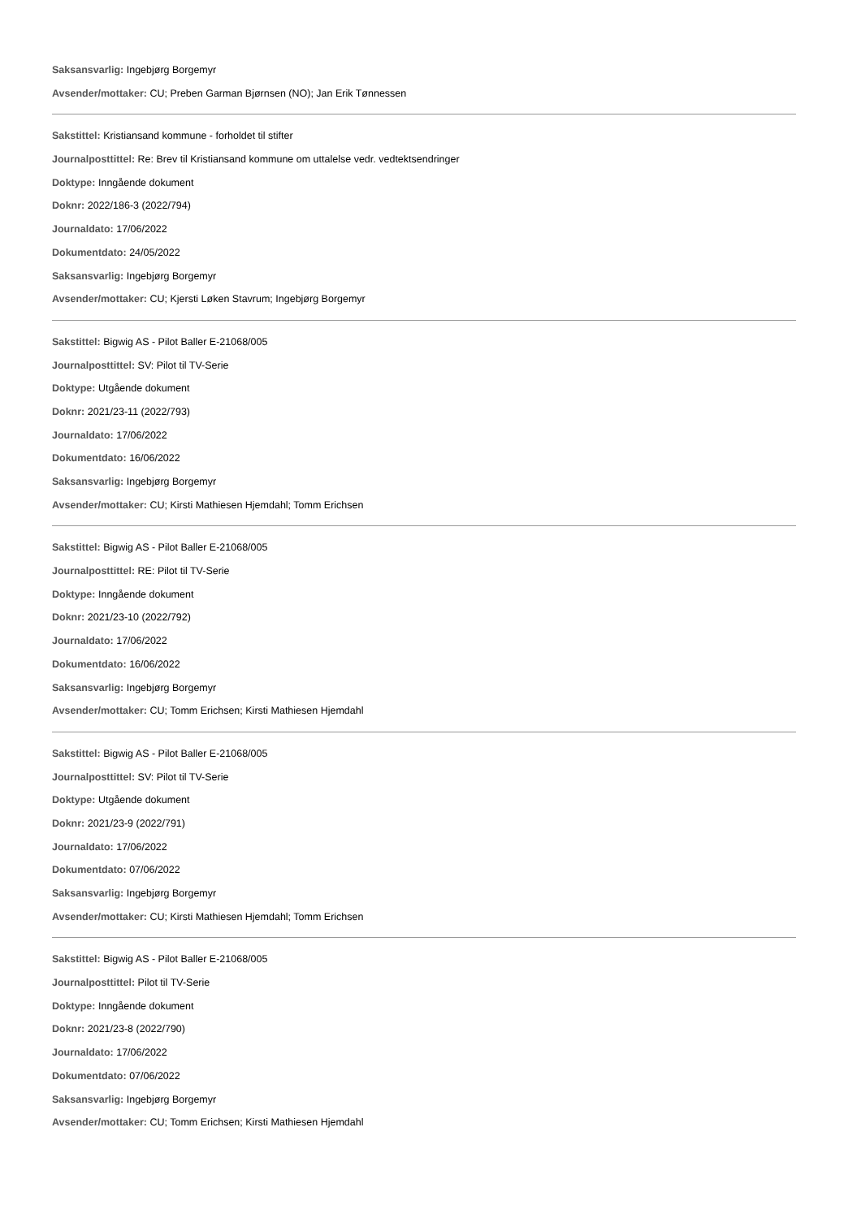Saksansvarlig: Ingebjørg Borgemyr
Avsender/mottaker: CU; Preben Garman Bjørnsen (NO); Jan Erik Tønnessen
Sakstittel: Kristiansand kommune - forholdet til stifter
Journalposttittel: Re: Brev til Kristiansand kommune om uttalelse vedr. vedtektsendringer
Doktype: Inngående dokument
Doknr: 2022/186-3 (2022/794)
Journaldato: 17/06/2022
Dokumentdato: 24/05/2022
Saksansvarlig: Ingebjørg Borgemyr
Avsender/mottaker: CU; Kjersti Løken Stavrum; Ingebjørg Borgemyr
Sakstittel: Bigwig AS - Pilot Baller E-21068/005
Journalposttittel: SV: Pilot til TV-Serie
Doktype: Utgående dokument
Doknr: 2021/23-11 (2022/793)
Journaldato: 17/06/2022
Dokumentdato: 16/06/2022
Saksansvarlig: Ingebjørg Borgemyr
Avsender/mottaker: CU; Kirsti Mathiesen Hjemdahl; Tomm Erichsen
Sakstittel: Bigwig AS - Pilot Baller E-21068/005
Journalposttittel: RE: Pilot til TV-Serie
Doktype: Inngående dokument
Doknr: 2021/23-10 (2022/792)
Journaldato: 17/06/2022
Dokumentdato: 16/06/2022
Saksansvarlig: Ingebjørg Borgemyr
Avsender/mottaker: CU; Tomm Erichsen; Kirsti Mathiesen Hjemdahl
Sakstittel: Bigwig AS - Pilot Baller E-21068/005
Journalposttittel: SV: Pilot til TV-Serie
Doktype: Utgående dokument
Doknr: 2021/23-9 (2022/791)
Journaldato: 17/06/2022
Dokumentdato: 07/06/2022
Saksansvarlig: Ingebjørg Borgemyr
Avsender/mottaker: CU; Kirsti Mathiesen Hjemdahl; Tomm Erichsen
Sakstittel: Bigwig AS - Pilot Baller E-21068/005
Journalposttittel: Pilot til TV-Serie
Doktype: Inngående dokument
Doknr: 2021/23-8 (2022/790)
Journaldato: 17/06/2022
Dokumentdato: 07/06/2022
Saksansvarlig: Ingebjørg Borgemyr
Avsender/mottaker: CU; Tomm Erichsen; Kirsti Mathiesen Hjemdahl